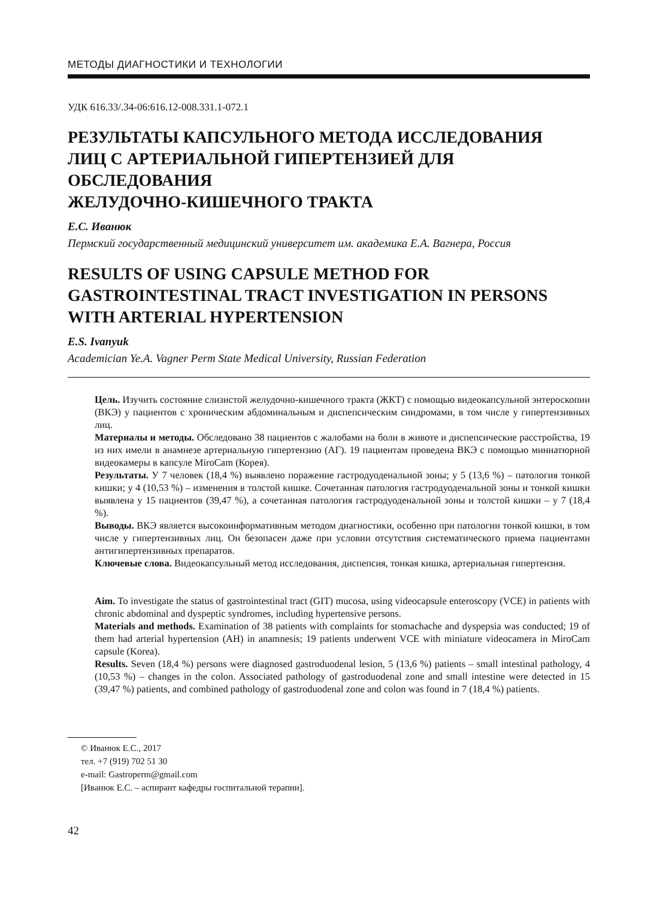МЕТОДЫ ДИАГНОСТИКИ И ТЕХНОЛОГИИ
УДК 616.33/.34-06:616.12-008.331.1-072.1
РЕЗУЛЬТАТЫ КАПСУЛЬНОГО МЕТОДА ИССЛЕДОВАНИЯ
ЛИЦ С АРТЕРИАЛЬНОЙ ГИПЕРТЕНЗИЕЙ ДЛЯ ОБСЛЕДОВАНИЯ
ЖЕЛУДОЧНО-КИШЕЧНОГО ТРАКТА
Е.С. Иванюк
Пермский государственный медицинский университет им. академика Е.А. Вагнера, Россия
RESULTS OF USING CAPSULE METHOD FOR
GASTROINTESTINAL TRACT INVESTIGATION IN PERSONS
WITH ARTERIAL HYPERTENSION
E.S. Ivanyuk
Academician Ye.A. Vagner Perm State Medical University, Russian Federation
Цель. Изучить состояние слизистой желудочно-кишечного тракта (ЖКТ) с помощью видеокапсульной энтероскопии (ВКЭ) у пациентов с хроническим абдоминальным и диспепсическим синдромами, в том числе у гипертензивных лиц.
Материалы и методы. Обследовано 38 пациентов с жалобами на боли в животе и диспепсические расстройства, 19 из них имели в анамнезе артериальную гипертензию (АГ). 19 пациентам проведена ВКЭ с помощью миниатюрной видеокамеры в капсуле MiroCam (Корея).
Результаты. У 7 человек (18,4 %) выявлено поражение гастродуоденальной зоны; у 5 (13,6 %) – патология тонкой кишки; у 4 (10,53 %) – изменения в толстой кишке. Сочетанная патология гастродуоденальной зоны и тонкой кишки выявлена у 15 пациентов (39,47 %), а сочетанная патология гастродуоденальной зоны и толстой кишки – у 7 (18,4 %).
Выводы. ВКЭ является высокоинформативным методом диагностики, особенно при патологии тонкой кишки, в том числе у гипертензивных лиц. Он безопасен даже при условии отсутствия систематического приема пациентами антигипертензивных препаратов.
Ключевые слова. Видеокапсульный метод исследования, диспепсия, тонкая кишка, артериальная гипертензия.
Aim. To investigate the status of gastrointestinal tract (GIT) mucosa, using videocapsule enteroscopy (VCE) in patients with chronic abdominal and dyspeptic syndromes, including hypertensive persons.
Materials and methods. Examination of 38 patients with complaints for stomachache and dyspepsia was conducted; 19 of them had arterial hypertension (AH) in anamnesis; 19 patients underwent VCE with miniature videocamera in MiroCam capsule (Korea).
Results. Seven (18,4 %) persons were diagnosed gastroduodenal lesion, 5 (13,6 %) patients – small intestinal pathology, 4 (10,53 %) – changes in the colon. Associated pathology of gastroduodenal zone and small intestine were detected in 15 (39,47 %) patients, and combined pathology of gastroduodenal zone and colon was found in 7 (18,4 %) patients.
© Иванюк Е.С., 2017
тел. +7 (919) 702 51 30
e-mail: Gastroperm@gmail.com
[Иванюк Е.С. – аспирант кафедры госпитальной терапии].
42